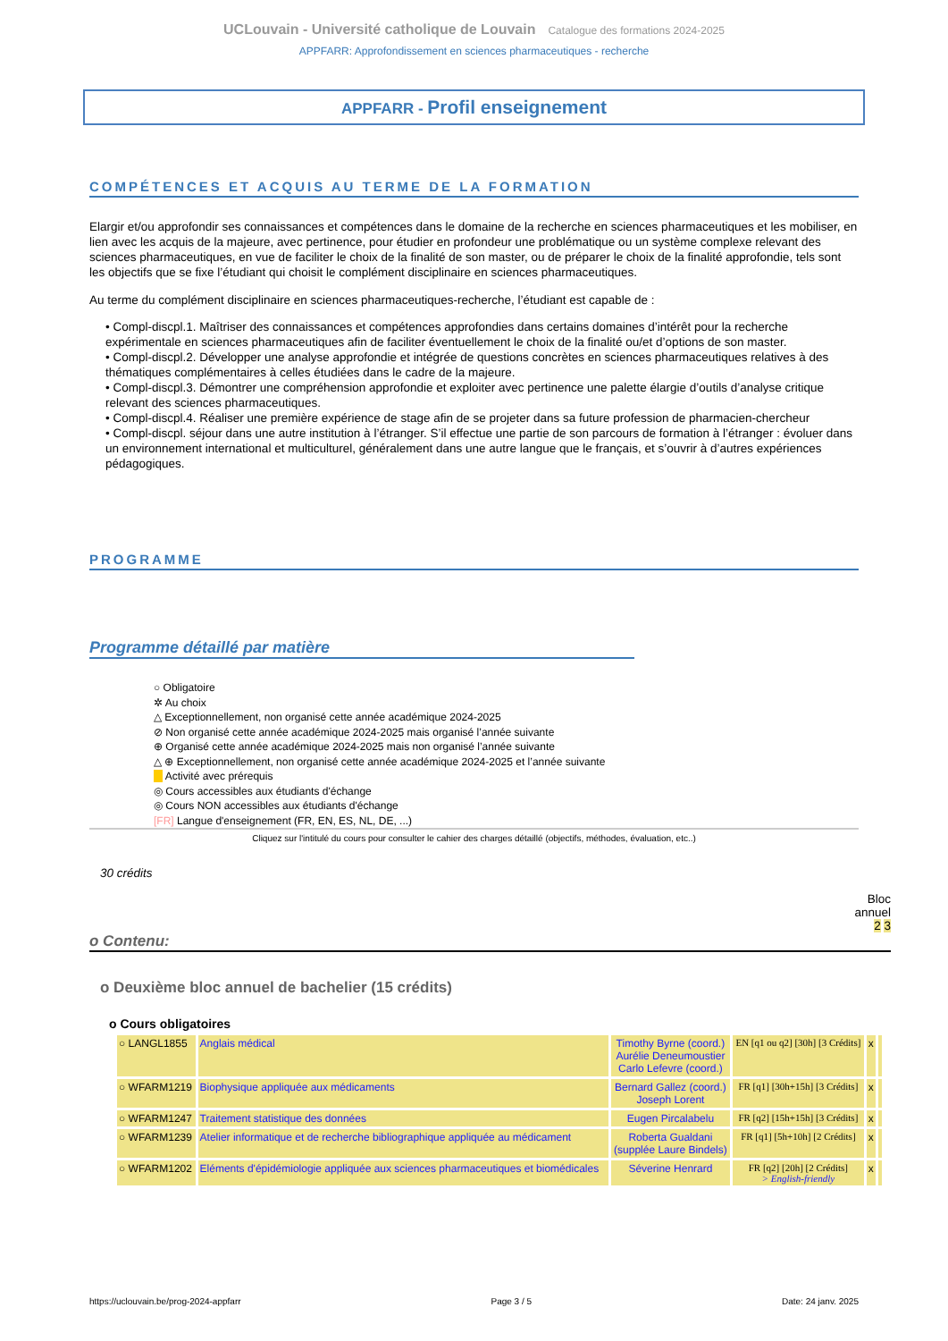UCLouvain - Université catholique de Louvain Catalogue des formations 2024-2025
APPFARR: Approfondissement en sciences pharmaceutiques - recherche
APPFARR - Profil enseignement
COMPÉTENCES ET ACQUIS AU TERME DE LA FORMATION
Elargir et/ou approfondir ses connaissances et compétences dans le domaine de la recherche en sciences pharmaceutiques et les mobiliser, en lien avec les acquis de la majeure, avec pertinence, pour étudier en profondeur une problématique ou un système complexe relevant des sciences pharmaceutiques, en vue de faciliter le choix de la finalité de son master, ou de préparer le choix de la finalité approfondie, tels sont les objectifs que se fixe l’étudiant qui choisit le complément disciplinaire en sciences pharmaceutiques.
Au terme du complément disciplinaire en sciences pharmaceutiques-recherche, l’étudiant est capable de :
• Compl-discpl.1. Maîtriser des connaissances et compétences approfondies dans certains domaines d’intérêt pour la recherche expérimentale en sciences pharmaceutiques afin de faciliter éventuellement le choix de la finalité ou/et d’options de son master.
• Compl-discpl.2. Développer une analyse approfondie et intégrée de questions concrètes en sciences pharmaceutiques relatives à des thématiques complémentaires à celles étudiées dans le cadre de la majeure.
• Compl-discpl.3. Démontrer une compréhension approfondie et exploiter avec pertinence une palette élargie d’outils d’analyse critique relevant des sciences pharmaceutiques.
• Compl-discpl.4. Réaliser une première expérience de stage afin de se projeter dans sa future profession de pharmacien-chercheur
• Compl-discpl. séjour dans une autre institution à l’étranger. S’il effectue une partie de son parcours de formation à l’étranger : évoluer dans un environnement international et multiculturel, généralement dans une autre langue que le français, et s’ouvrir à d’autres expériences pédagogiques.
PROGRAMME
Programme détaillé par matière
○ Obligatoire
✲ Au choix
△ Exceptionnellement, non organisé cette année académique 2024-2025
⊘ Non organisé cette année académique 2024-2025 mais organisé l’année suivante
⊕ Organisé cette année académique 2024-2025 mais non organisé l’année suivante
△ ⊕ Exceptionnellement, non organisé cette année académique 2024-2025 et l’année suivante
Activité avec prérequis
◎ Cours accessibles aux étudiants d'échange
◎ Cours NON accessibles aux étudiants d'échange
[FR] Langue d'enseignement (FR, EN, ES, NL, DE, ...)
Cliquez sur l'intitulé du cours pour consulter le cahier des charges détaillé (objectifs, méthodes, évaluation, etc..)
30 crédits
Bloc
annuel
2 3
o Contenu:
o Deuxième bloc annuel de bachelier (15 crédits)
o Cours obligatoires
| ○ LANGL1855 | Anglais médical | Timothy Byrne (coord.) Aurélie Deneumoustier Carlo Lefevre (coord.) | EN [q1 ou q2] [30h] [3 Crédits] | x | |
| ○ WFARM1219 | Biophysique appliquée aux médicaments | Bernard Gallez (coord.) Joseph Lorent | FR [q1] [30h+15h] [3 Crédits] | x | |
| ○ WFARM1247 | Traitement statistique des données | Eugen Pircalabelu | FR [q2] [15h+15h] [3 Crédits] | x | |
| ○ WFARM1239 | Atelier informatique et de recherche bibliographique appliquée au médicament | Roberta Gualdani (supplée Laure Bindels) | FR [q1] [5h+10h] [2 Crédits] | x | |
| ○ WFARM1202 | Eléments d'épidémiologie appliquée aux sciences pharmaceutiques et biomédicales | Séverine Henrard | FR [q2] [20h] [2 Crédits] > English-friendly | x | |
https://uclouvain.be/prog-2024-appfarr Page 3 / 5 Date: 24 janv. 2025